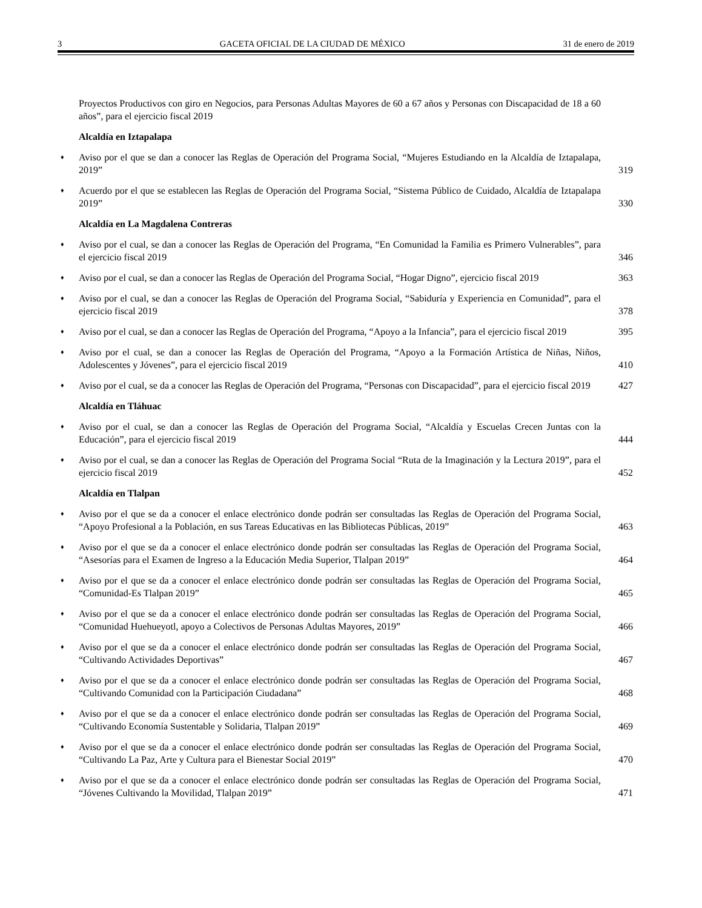3 GACETA OFICIAL DE LA CIUDAD DE MÉXICO 31 de enero de 2019
Proyectos Productivos con giro en Negocios, para Personas Adultas Mayores de 60 a 67 años y Personas con Discapacidad de 18 a 60 años”, para el ejercicio fiscal 2019
Alcaldía en Iztapalapa
♦ Aviso por el que se dan a conocer las Reglas de Operación del Programa Social, “Mujeres Estudiando en la Alcaldía de Iztapalapa, 2019” 319
♦ Acuerdo por el que se establecen las Reglas de Operación del Programa Social, “Sistema Público de Cuidado, Alcaldía de Iztapalapa 2019” 330
Alcaldía en La Magdalena Contreras
♦ Aviso por el cual, se dan a conocer las Reglas de Operación del Programa, “En Comunidad la Familia es Primero Vulnerables”, para el ejercicio fiscal 2019 346
♦ Aviso por el cual, se dan a conocer las Reglas de Operación del Programa Social, “Hogar Digno”, ejercicio fiscal 2019 363
♦ Aviso por el cual, se dan a conocer las Reglas de Operación del Programa Social, “Sabiduría y Experiencia en Comunidad”, para el ejercicio fiscal 2019 378
♦ Aviso por el cual, se dan a conocer las Reglas de Operación del Programa, “Apoyo a la Infancia”, para el ejercicio fiscal 2019 395
♦ Aviso por el cual, se dan a conocer las Reglas de Operación del Programa, “Apoyo a la Formación Artística de Niñas, Niños, Adolescentes y Jóvenes”, para el ejercicio fiscal 2019 410
♦ Aviso por el cual, se da a conocer las Reglas de Operación del Programa, “Personas con Discapacidad”, para el ejercicio fiscal 2019 427
Alcaldía en Tláhuac
♦ Aviso por el cual, se dan a conocer las Reglas de Operación del Programa Social, “Alcaldía y Escuelas Crecen Juntas con la Educación”, para el ejercicio fiscal 2019 444
♦ Aviso por el cual, se dan a conocer las Reglas de Operación del Programa Social “Ruta de la Imaginación y la Lectura 2019”, para el ejercicio fiscal 2019 452
Alcaldía en Tlalpan
♦ Aviso por el que se da a conocer el enlace electrónico donde podrán ser consultadas las Reglas de Operación del Programa Social, “Apoyo Profesional a la Población, en sus Tareas Educativas en las Bibliotecas Públicas, 2019” 463
♦ Aviso por el que se da a conocer el enlace electrónico donde podrán ser consultadas las Reglas de Operación del Programa Social, “Asesorías para el Examen de Ingreso a la Educación Media Superior, Tlalpan 2019” 464
♦ Aviso por el que se da a conocer el enlace electrónico donde podrán ser consultadas las Reglas de Operación del Programa Social, “Comunidad-Es Tlalpan 2019” 465
♦ Aviso por el que se da a conocer el enlace electrónico donde podrán ser consultadas las Reglas de Operación del Programa Social, “Comunidad Huehueyotl, apoyo a Colectivos de Personas Adultas Mayores, 2019” 466
♦ Aviso por el que se da a conocer el enlace electrónico donde podrán ser consultadas las Reglas de Operación del Programa Social, “Cultivando Actividades Deportivas” 467
♦ Aviso por el que se da a conocer el enlace electrónico donde podrán ser consultadas las Reglas de Operación del Programa Social, “Cultivando Comunidad con la Participación Ciudadana” 468
♦ Aviso por el que se da a conocer el enlace electrónico donde podrán ser consultadas las Reglas de Operación del Programa Social, “Cultivando Economía Sustentable y Solidaria, Tlalpan 2019” 469
♦ Aviso por el que se da a conocer el enlace electrónico donde podrán ser consultadas las Reglas de Operación del Programa Social, “Cultivando La Paz, Arte y Cultura para el Bienestar Social 2019” 470
♦ Aviso por el que se da a conocer el enlace electrónico donde podrán ser consultadas las Reglas de Operación del Programa Social, “Jóvenes Cultivando la Movilidad, Tlalpan 2019” 471